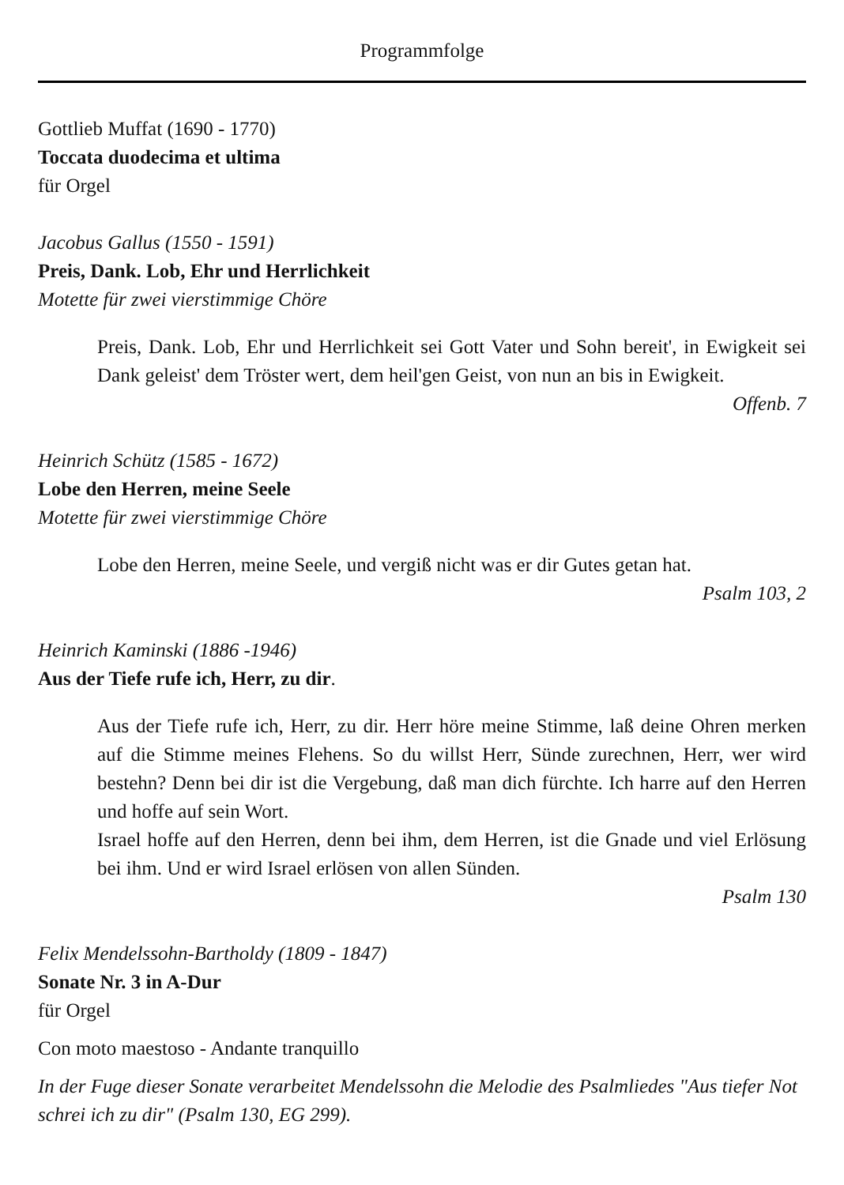Programmfolge
Gottlieb Muffat (1690 - 1770)
Toccata duodecima et ultima
für Orgel
Jacobus Gallus (1550 - 1591)
Preis, Dank. Lob, Ehr und Herrlichkeit
Motette für zwei vierstimmige Chöre
Preis, Dank. Lob, Ehr und Herrlichkeit sei Gott Vater und Sohn bereit', in Ewigkeit sei Dank geleist' dem Tröster wert, dem heil'gen Geist, von nun an bis in Ewigkeit.
Offenb. 7
Heinrich Schütz (1585 - 1672)
Lobe den Herren, meine Seele
Motette für zwei vierstimmige Chöre
Lobe den Herren, meine Seele, und vergiß nicht was er dir Gutes getan hat.
Psalm 103, 2
Heinrich Kaminski (1886 -1946)
Aus der Tiefe rufe ich, Herr, zu dir.
Aus der Tiefe rufe ich, Herr, zu dir. Herr höre meine Stimme, laß deine Ohren merken auf die Stimme meines Flehens. So du willst Herr, Sünde zurechnen, Herr, wer wird bestehn? Denn bei dir ist die Vergebung, daß man dich fürchte. Ich harre auf den Herren und hoffe auf sein Wort.
Israel hoffe auf den Herren, denn bei ihm, dem Herren, ist die Gnade und viel Erlösung bei ihm. Und er wird Israel erlösen von allen Sünden.
Psalm 130
Felix Mendelssohn-Bartholdy (1809 - 1847)
Sonate Nr. 3 in A-Dur
für Orgel
Con moto maestoso - Andante tranquillo
In der Fuge dieser Sonate verarbeitet Mendelssohn die Melodie des Psalmliedes "Aus tiefer Not schrei ich zu dir" (Psalm 130, EG 299).